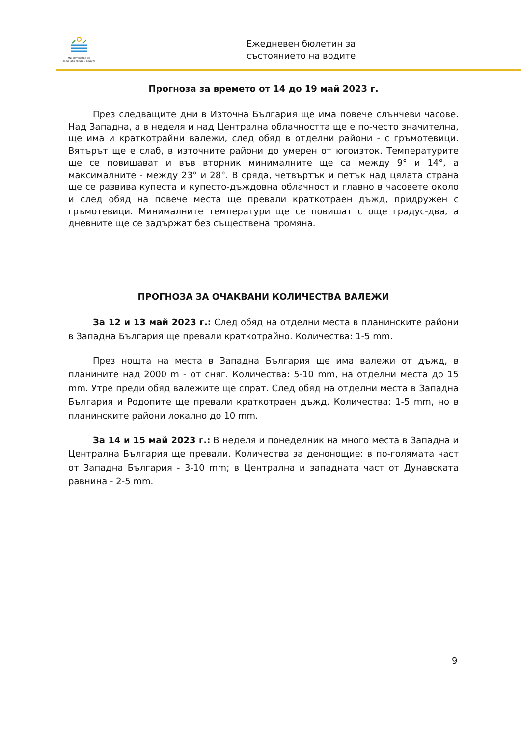Министерство на околната среда и водите
Ежедневен бюлетин за
състоянието на водите
Прогноза за времето от 14 до 19 май 2023 г.
През следващите дни в Източна България ще има повече слънчеви часове. Над Западна, а в неделя и над Централна облачността ще е по-често значителна, ще има и краткотрайни валежи, след обяд в отделни райони - с гръмотевици. Вятърът ще е слаб, в източните райони до умерен от югоизток. Температурите ще се повишават и във вторник минималните ще са между 9° и 14°, а максималните - между 23° и 28°. В сряда, четвъртък и петък над цялата страна ще се развива купеста и купесто-дъждовна облачност и главно в часовете около и след обяд на повече места ще превали краткотраен дъжд, придружен с гръмотевици. Минималните температури ще се повишат с още градус-два, а дневните ще се задържат без съществена промяна.
ПРОГНОЗА ЗА ОЧАКВАНИ КОЛИЧЕСТВА ВАЛЕЖИ
За 12 и 13 май 2023 г.: След обяд на отделни места в планинските райони в Западна България ще превали краткотрайно. Количества: 1-5 mm.
През нощта на места в Западна България ще има валежи от дъжд, в планините над 2000 m - от сняг. Количества: 5-10 mm, на отделни места до 15 mm. Утре преди обяд валежите ще спрат. След обяд на отделни места в Западна България и Родопите ще превали краткотраен дъжд. Количества: 1-5 mm, но в планинските райони локално до 10 mm.
За 14 и 15 май 2023 г.: В неделя и понеделник на много места в Западна и Централна България ще превали. Количества за денонощие: в по-голямата част от Западна България - 3-10 mm; в Централна и западната част от Дунавската равнина - 2-5 mm.
9